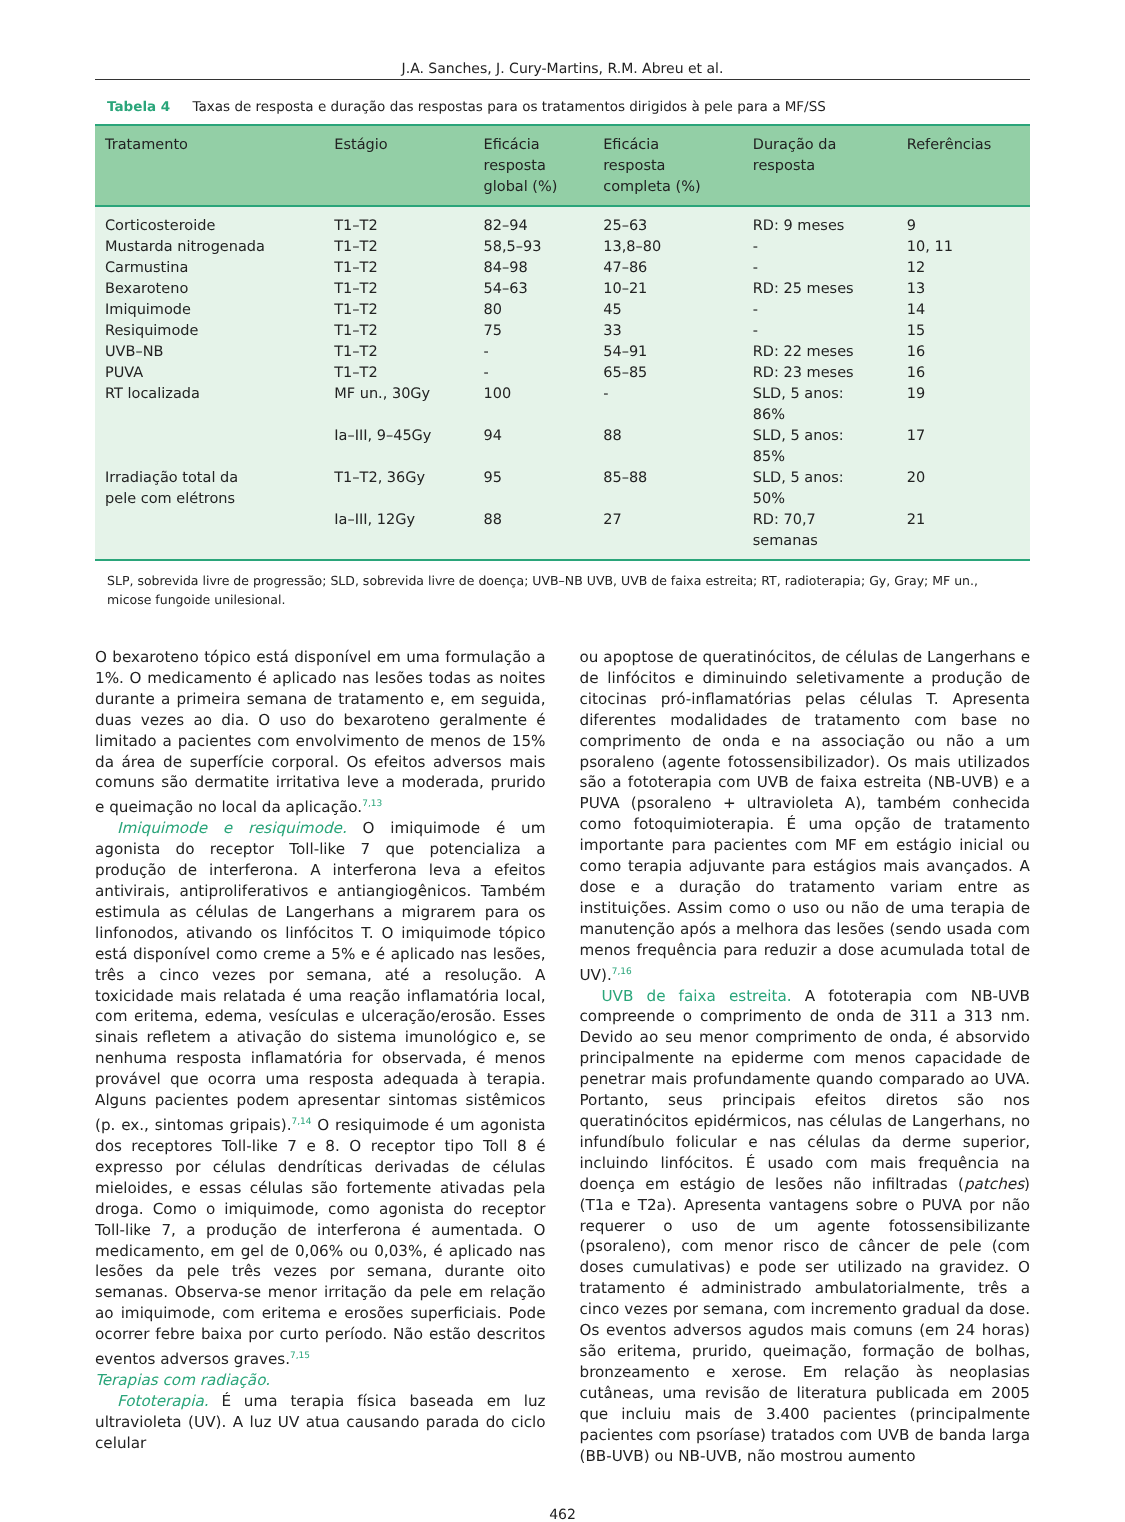J.A. Sanches, J. Cury-Martins, R.M. Abreu et al.
Tabela 4 Taxas de resposta e duração das respostas para os tratamentos dirigidos à pele para a MF/SS
| Tratamento | Estágio | Eficácia resposta global (%) | Eficácia resposta completa (%) | Duração da resposta | Referências |
| --- | --- | --- | --- | --- | --- |
| Corticosteroide | T1–T2 | 82–94 | 25–63 | RD: 9 meses | 9 |
| Mustarda nitrogenada | T1–T2 | 58,5–93 | 13,8–80 | - | 10, 11 |
| Carmustina | T1–T2 | 84–98 | 47–86 | - | 12 |
| Bexaroteno | T1–T2 | 54–63 | 10–21 | RD: 25 meses | 13 |
| Imiquimode | T1–T2 | 80 | 45 | - | 14 |
| Resiquimode | T1–T2 | 75 | 33 | - | 15 |
| UVB–NB | T1–T2 | - | 54–91 | RD: 22 meses | 16 |
| PUVA | T1–T2 | - | 65–85 | RD: 23 meses | 16 |
| RT localizada | MF un., 30Gy | 100 | - | SLD, 5 anos: 86% | 19 |
| | Ia–III, 9–45Gy | 94 | 88 | SLD, 5 anos: 85% | 17 |
| Irradiação total da pele com elétrons | T1–T2, 36Gy | 95 | 85–88 | SLD, 5 anos: 50% | 20 |
| | Ia–III, 12Gy | 88 | 27 | RD: 70,7 semanas | 21 |
SLP, sobrevida livre de progressão; SLD, sobrevida livre de doença; UVB–NB UVB, UVB de faixa estreita; RT, radioterapia; Gy, Gray; MF un., micose fungoide unilesional.
O bexaroteno tópico está disponível em uma formulação a 1%. O medicamento é aplicado nas lesões todas as noites durante a primeira semana de tratamento e, em seguida, duas vezes ao dia. O uso do bexaroteno geralmente é limitado a pacientes com envolvimento de menos de 15% da área de superfície corporal. Os efeitos adversos mais comuns são dermatite irritativa leve a moderada, prurido e queimação no local da aplicação.<sup>7,13</sup>
Imiquimode e resiquimode. O imiquimode é um agonista do receptor Toll-like 7 que potencializa a produção de interferona. A interferona leva a efeitos antivirais, antiproliferativos e antiangiogênicos. Também estimula as células de Langerhans a migrarem para os linfonodos, ativando os linfócitos T. O imiquimode tópico está disponível como creme a 5% e é aplicado nas lesões, três a cinco vezes por semana, até a resolução. A toxicidade mais relatada é uma reação inflamatória local, com eritema, edema, vesículas e ulceração/erosão. Esses sinais refletem a ativação do sistema imunológico e, se nenhuma resposta inflamatória for observada, é menos provável que ocorra uma resposta adequada à terapia. Alguns pacientes podem apresentar sintomas sistêmicos (p. ex., sintomas gripais).<sup>7,14</sup> O resiquimode é um agonista dos receptores Toll-like 7 e 8. O receptor tipo Toll 8 é expresso por células dendríticas derivadas de células mieloides, e essas células são fortemente ativadas pela droga. Como o imiquimode, como agonista do receptor Toll-like 7, a produção de interferona é aumentada. O medicamento, em gel de 0,06% ou 0,03%, é aplicado nas lesões da pele três vezes por semana, durante oito semanas. Observa-se menor irritação da pele em relação ao imiquimode, com eritema e erosões superficiais. Pode ocorrer febre baixa por curto período. Não estão descritos eventos adversos graves.<sup>7,15</sup>
Terapias com radiação.
Fototerapia. É uma terapia física baseada em luz ultravioleta (UV). A luz UV atua causando parada do ciclo celular
ou apoptose de queratinócitos, de células de Langerhans e de linfócitos e diminuindo seletivamente a produção de citocinas pró-inflamatórias pelas células T. Apresenta diferentes modalidades de tratamento com base no comprimento de onda e na associação ou não a um psoraleno (agente fotossensibilizador). Os mais utilizados são a fototerapia com UVB de faixa estreita (NB-UVB) e a PUVA (psoraleno + ultravioleta A), também conhecida como fotoquimioterapia. É uma opção de tratamento importante para pacientes com MF em estágio inicial ou como terapia adjuvante para estágios mais avançados. A dose e a duração do tratamento variam entre as instituições. Assim como o uso ou não de uma terapia de manutenção após a melhora das lesões (sendo usada com menos frequência para reduzir a dose acumulada total de UV).<sup>7,16</sup>
UVB de faixa estreita. A fototerapia com NB-UVB compreende o comprimento de onda de 311 a 313 nm. Devido ao seu menor comprimento de onda, é absorvido principalmente na epiderme com menos capacidade de penetrar mais profundamente quando comparado ao UVA. Portanto, seus principais efeitos diretos são nos queratinócitos epidérmicos, nas células de Langerhans, no infundíbulo folicular e nas células da derme superior, incluindo linfócitos. É usado com mais frequência na doença em estágio de lesões não infiltradas (patches) (T1a e T2a). Apresenta vantagens sobre o PUVA por não requerer o uso de um agente fotossensibilizante (psoraleno), com menor risco de câncer de pele (com doses cumulativas) e pode ser utilizado na gravidez. O tratamento é administrado ambulatorialmente, três a cinco vezes por semana, com incremento gradual da dose. Os eventos adversos agudos mais comuns (em 24 horas) são eritema, prurido, queimação, formação de bolhas, bronzeamento e xerose. Em relação às neoplasias cutâneas, uma revisão de literatura publicada em 2005 que incluiu mais de 3.400 pacientes (principalmente pacientes com psoríase) tratados com UVB de banda larga (BB-UVB) ou NB-UVB, não mostrou aumento
462